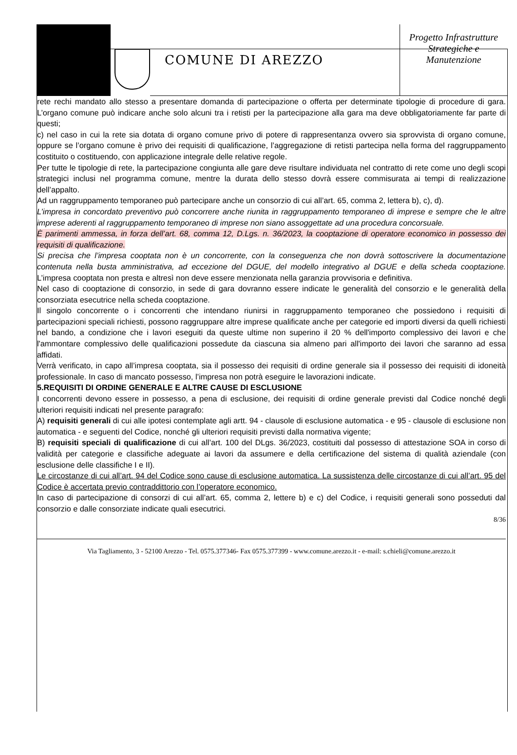COMUNE DI AREZZO
Progetto Infrastrutture
Strategiche e
Manutenzione
rete rechi mandato allo stesso a presentare domanda di partecipazione o offerta per determinate tipologie di procedure di gara. L’organo comune può indicare anche solo alcuni tra i retisti per la partecipazione alla gara ma deve obbligatoriamente far parte di questi;
c) nel caso in cui la rete sia dotata di organo comune privo di potere di rappresentanza ovvero sia sprovvista di organo comune, oppure se l’organo comune è privo dei requisiti di qualificazione, l’aggregazione di retisti partecipa nella forma del raggruppamento costituito o costituendo, con applicazione integrale delle relative regole.
Per tutte le tipologie di rete, la partecipazione congiunta alle gare deve risultare individuata nel contratto di rete come uno degli scopi strategici inclusi nel programma comune, mentre la durata dello stesso dovrà essere commisurata ai tempi di realizzazione dell’appalto.
Ad un raggruppamento temporaneo può partecipare anche un consorzio di cui all’art. 65, comma 2, lettera b), c), d).
L’impresa in concordato preventivo può concorrere anche riunita in raggruppamento temporaneo di imprese e sempre che le altre imprese aderenti al raggruppamento temporaneo di imprese non siano assoggettate ad una procedura concorsuale.
È parimenti ammessa, in forza dell’art. 68, comma 12, D.Lgs. n. 36/2023, la cooptazione di operatore economico in possesso dei requisiti di qualificazione.
Si precisa che l’impresa cooptata non è un concorrente, con la conseguenza che non dovrà sottoscrivere la documentazione contenuta nella busta amministrativa, ad eccezione del DGUE, del modello integrativo al DGUE e della scheda cooptazione. L’impresa cooptata non presta e altresì non deve essere menzionata nella garanzia provvisoria e definitiva.
Nel caso di cooptazione di consorzio, in sede di gara dovranno essere indicate le generalità del consorzio e le generalità della consorziata esecutrice nella scheda cooptazione.
Il singolo concorrente o i concorrenti che intendano riunirsi in raggruppamento temporaneo che possiedono i requisiti di partecipazioni speciali richiesti, possono raggruppare altre imprese qualificate anche per categorie ed importi diversi da quelli richiesti nel bando, a condizione che i lavori eseguiti da queste ultime non superino il 20 % dell'importo complessivo dei lavori e che l'ammontare complessivo delle qualificazioni possedute da ciascuna sia almeno pari all'importo dei lavori che saranno ad essa affidati.
Verrà verificato, in capo all’impresa cooptata, sia il possesso dei requisiti di ordine generale sia il possesso dei requisiti di idoneità professionale. In caso di mancato possesso, l’impresa non potrà eseguire le lavorazioni indicate.
5.REQUISITI DI ORDINE GENERALE E ALTRE CAUSE DI ESCLUSIONE
I concorrenti devono essere in possesso, a pena di esclusione, dei requisiti di ordine generale previsti dal Codice nonché degli ulteriori requisiti indicati nel presente paragrafo:
A) requisiti generali di cui alle ipotesi contemplate agli artt. 94 - clausole di esclusione automatica - e 95 - clausole di esclusione non automatica - e seguenti del Codice, nonché gli ulteriori requisiti previsti dalla normativa vigente;
B) requisiti speciali di qualificazione di cui all’art. 100 del DLgs. 36/2023, costituiti dal possesso di attestazione SOA in corso di validità per categorie e classifiche adeguate ai lavori da assumere e della certificazione del sistema di qualità aziendale (con esclusione delle classifiche I e II).
Le circostanze di cui all’art. 94 del Codice sono cause di esclusione automatica. La sussistenza delle circostanze di cui all’art. 95 del Codice è accertata previo contraddittorio con l’operatore economico.
In caso di partecipazione di consorzi di cui all’art. 65, comma 2, lettere b) e c) del Codice, i requisiti generali sono posseduti dal consorzio e dalle consorziate indicate quali esecutrici.
8/36
Via Tagliamento, 3 - 52100 Arezzo - Tel. 0575.377346- Fax 0575.377399 - www.comune.arezzo.it - e-mail: s.chieli@comune.arezzo.it